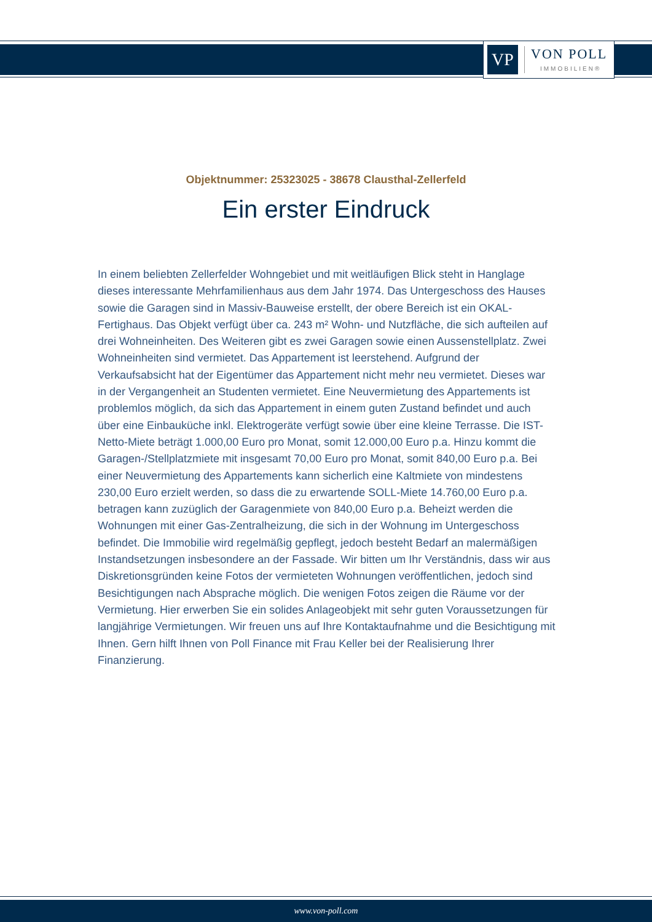VP
VON POLL
IMMOBILIEN®
Objektnummer: 25323025 - 38678 Clausthal-Zellerfeld
Ein erster Eindruck
In einem beliebten Zellerfelder Wohngebiet und mit weitläufigen Blick steht in Hanglage dieses interessante Mehrfamilienhaus aus dem Jahr 1974. Das Untergeschoss des Hauses sowie die Garagen sind in Massiv-Bauweise erstellt, der obere Bereich ist ein OKAL-Fertighaus. Das Objekt verfügt über ca. 243 m² Wohn- und Nutzfläche, die sich aufteilen auf drei Wohneinheiten. Des Weiteren gibt es zwei Garagen sowie einen Aussenstellplatz. Zwei Wohneinheiten sind vermietet. Das Appartement ist leerstehend. Aufgrund der Verkaufsabsicht hat der Eigentümer das Appartement nicht mehr neu vermietet. Dieses war in der Vergangenheit an Studenten vermietet. Eine Neuvermietung des Appartements ist problemlos möglich, da sich das Appartement in einem guten Zustand befindet und auch über eine Einbauküche inkl. Elektrogeräte verfügt sowie über eine kleine Terrasse. Die IST-Netto-Miete beträgt 1.000,00 Euro pro Monat, somit 12.000,00 Euro p.a. Hinzu kommt die Garagen-/Stellplatzmiete mit insgesamt 70,00 Euro pro Monat, somit 840,00 Euro p.a. Bei einer Neuvermietung des Appartements kann sicherlich eine Kaltmiete von mindestens 230,00 Euro erzielt werden, so dass die zu erwartende SOLL-Miete 14.760,00 Euro p.a. betragen kann zuzüglich der Garagenmiete von 840,00 Euro p.a. Beheizt werden die Wohnungen mit einer Gas-Zentralheizung, die sich in der Wohnung im Untergeschoss befindet. Die Immobilie wird regelmäßig gepflegt, jedoch besteht Bedarf an malermäßigen Instandsetzungen insbesondere an der Fassade. Wir bitten um Ihr Verständnis, dass wir aus Diskretionsgründen keine Fotos der vermieteten Wohnungen veröffentlichen, jedoch sind Besichtigungen nach Absprache möglich. Die wenigen Fotos zeigen die Räume vor der Vermietung. Hier erwerben Sie ein solides Anlageobjekt mit sehr guten Voraussetzungen für langjährige Vermietungen. Wir freuen uns auf Ihre Kontaktaufnahme und die Besichtigung mit Ihnen. Gern hilft Ihnen von Poll Finance mit Frau Keller bei der Realisierung Ihrer Finanzierung.
www.von-poll.com